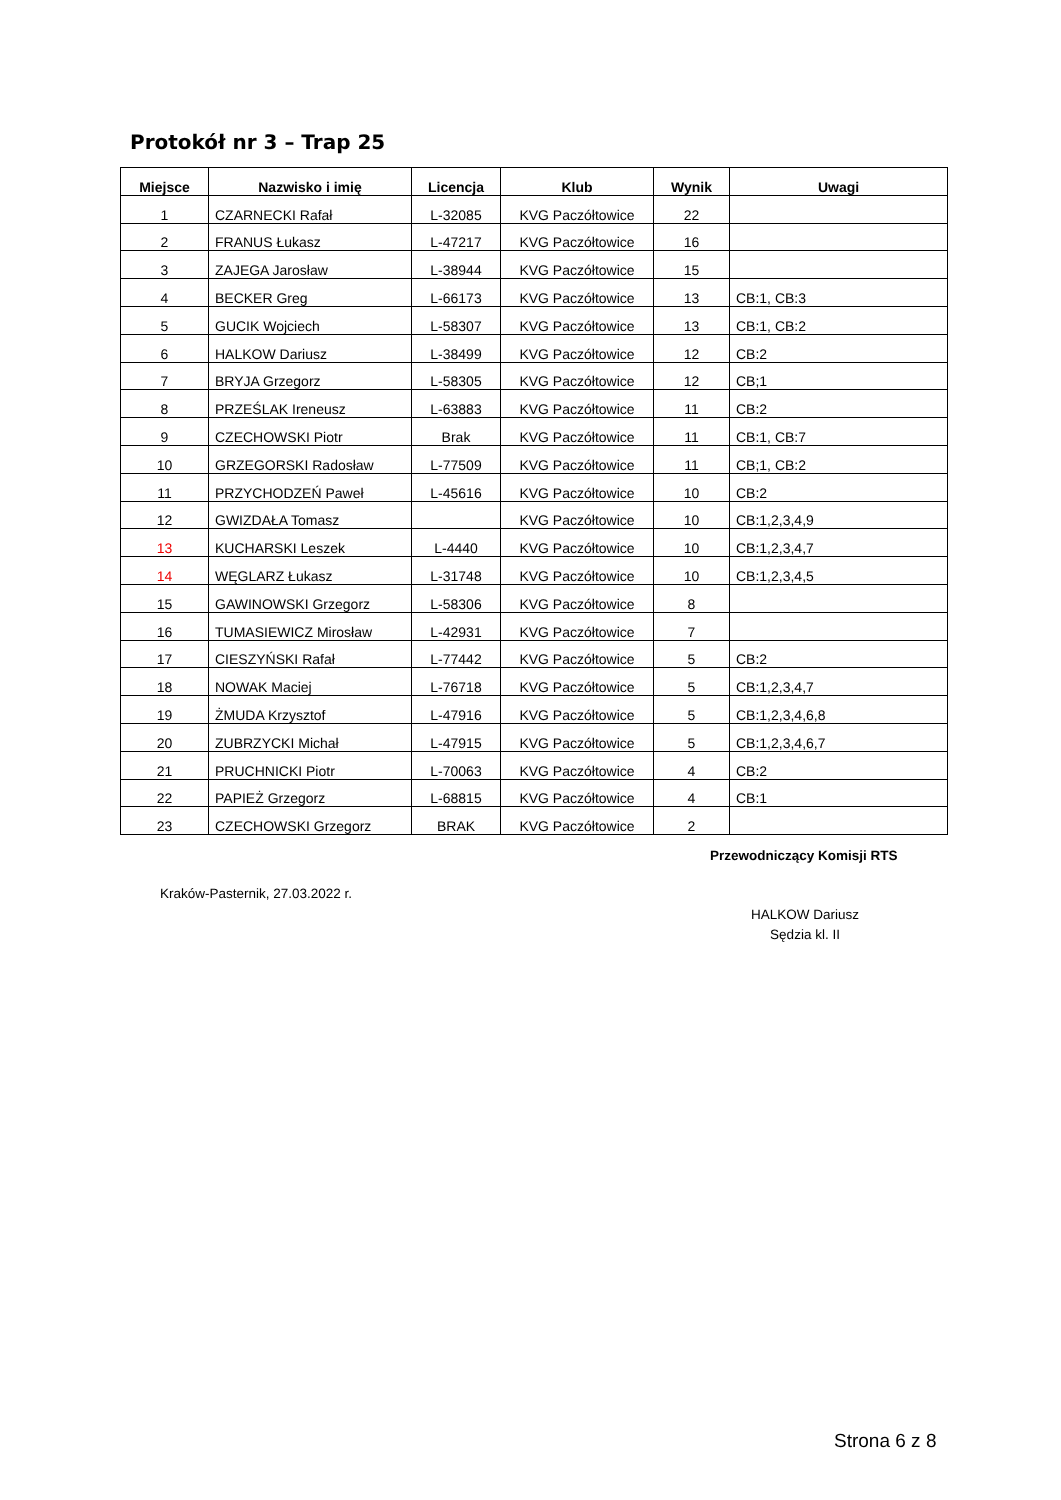Protokół nr 3 – Trap 25
| Miejsce | Nazwisko i imię | Licencja | Klub | Wynik | Uwagi |
| --- | --- | --- | --- | --- | --- |
| 1 | CZARNECKI Rafał | L-32085 | KVG Paczółtowice | 22 | |
| 2 | FRANUS Łukasz | L-47217 | KVG Paczółtowice | 16 | |
| 3 | ZAJEGA Jarosław | L-38944 | KVG Paczółtowice | 15 | |
| 4 | BECKER Greg | L-66173 | KVG Paczółtowice | 13 | CB:1, CB:3 |
| 5 | GUCIK Wojciech | L-58307 | KVG Paczółtowice | 13 | CB:1, CB:2 |
| 6 | HALKOW Dariusz | L-38499 | KVG Paczółtowice | 12 | CB:2 |
| 7 | BRYJA Grzegorz | L-58305 | KVG Paczółtowice | 12 | CB;1 |
| 8 | PRZEŚLAK Ireneusz | L-63883 | KVG Paczółtowice | 11 | CB:2 |
| 9 | CZECHOWSKI Piotr | Brak | KVG Paczółtowice | 11 | CB:1, CB:7 |
| 10 | GRZEGORSKI Radosław | L-77509 | KVG Paczółtowice | 11 | CB;1, CB:2 |
| 11 | PRZYCHODZEŃ Paweł | L-45616 | KVG Paczółtowice | 10 | CB:2 |
| 12 | GWIZDAŁA Tomasz | | KVG Paczółtowice | 10 | CB:1,2,3,4,9 |
| 13 | KUCHARSKI Leszek | L-4440 | KVG Paczółtowice | 10 | CB:1,2,3,4,7 |
| 14 | WĘGLARZ Łukasz | L-31748 | KVG Paczółtowice | 10 | CB:1,2,3,4,5 |
| 15 | GAWINOWSKI Grzegorz | L-58306 | KVG Paczółtowice | 8 | |
| 16 | TUMASIEWICZ Mirosław | L-42931 | KVG Paczółtowice | 7 | |
| 17 | CIESZYŃSKI Rafał | L-77442 | KVG Paczółtowice | 5 | CB:2 |
| 18 | NOWAK Maciej | L-76718 | KVG Paczółtowice | 5 | CB:1,2,3,4,7 |
| 19 | ŻMUDA Krzysztof | L-47916 | KVG Paczółtowice | 5 | CB:1,2,3,4,6,8 |
| 20 | ZUBRZYCKI Michał | L-47915 | KVG Paczółtowice | 5 | CB:1,2,3,4,6,7 |
| 21 | PRUCHNICKI Piotr | L-70063 | KVG Paczółtowice | 4 | CB:2 |
| 22 | PAPIEŻ Grzegorz | L-68815 | KVG Paczółtowice | 4 | CB:1 |
| 23 | CZECHOWSKI Grzegorz | BRAK | KVG Paczółtowice | 2 | |
Przewodniczący Komisji RTS
Kraków-Pasternik, 27.03.2022 r.
HALKOW Dariusz
Sędzia kl. II
Strona 6 z 8